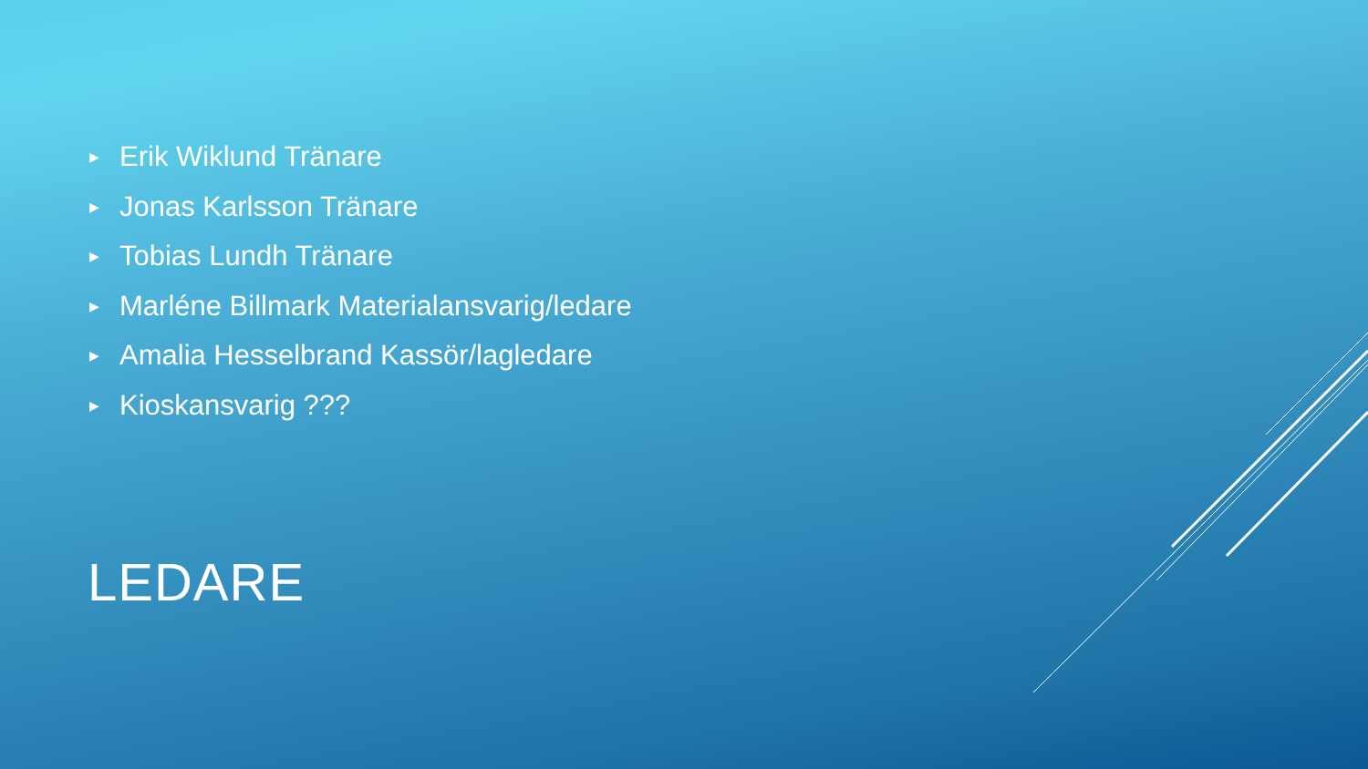▶ Erik Wiklund Tränare
▶ Jonas Karlsson Tränare
▶ Tobias Lundh Tränare
▶ Marléne Billmark Materialansvarig/ledare
▶ Amalia Hesselbrand Kassör/lagledare
▶ Kioskansvarig ???
LEDARE